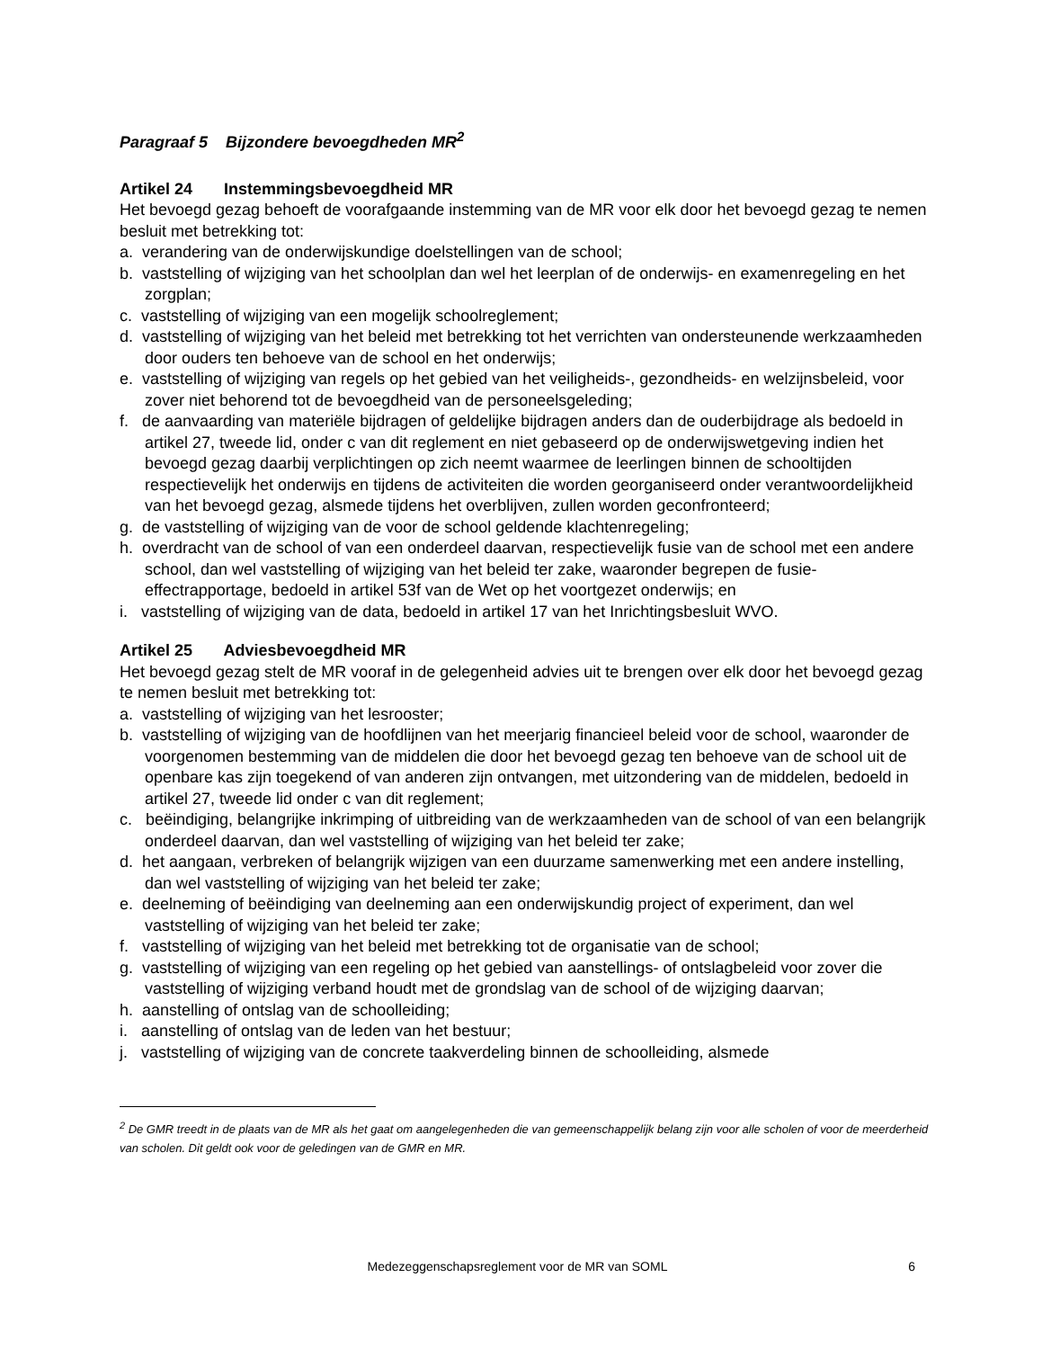Paragraaf 5 Bijzondere bevoegdheden MR<sup>2</sup>
Artikel 24 Instemmingsbevoegdheid MR
Het bevoegd gezag behoeft de voorafgaande instemming van de MR voor elk door het bevoegd gezag te nemen besluit met betrekking tot:
a. verandering van de onderwijskundige doelstellingen van de school;
b. vaststelling of wijziging van het schoolplan dan wel het leerplan of de onderwijs- en examenregeling en het zorgplan;
c. vaststelling of wijziging van een mogelijk schoolreglement;
d. vaststelling of wijziging van het beleid met betrekking tot het verrichten van ondersteunende werkzaamheden door ouders ten behoeve van de school en het onderwijs;
e. vaststelling of wijziging van regels op het gebied van het veiligheids-, gezondheids- en welzijnsbeleid, voor zover niet behorend tot de bevoegdheid van de personeelsgeleding;
f. de aanvaarding van materiële bijdragen of geldelijke bijdragen anders dan de ouderbijdrage als bedoeld in artikel 27, tweede lid, onder c van dit reglement en niet gebaseerd op de onderwijswetgeving indien het bevoegd gezag daarbij verplichtingen op zich neemt waarmee de leerlingen binnen de schooltijden respectievelijk het onderwijs en tijdens de activiteiten die worden georganiseerd onder verantwoordelijkheid van het bevoegd gezag, alsmede tijdens het overblijven, zullen worden geconfronteerd;
g. de vaststelling of wijziging van de voor de school geldende klachtenregeling;
h. overdracht van de school of van een onderdeel daarvan, respectievelijk fusie van de school met een andere school, dan wel vaststelling of wijziging van het beleid ter zake, waaronder begrepen de fusie-effectrapportage, bedoeld in artikel 53f van de Wet op het voortgezet onderwijs; en
i. vaststelling of wijziging van de data, bedoeld in artikel 17 van het Inrichtingsbesluit WVO.
Artikel 25 Adviesbevoegdheid MR
Het bevoegd gezag stelt de MR vooraf in de gelegenheid advies uit te brengen over elk door het bevoegd gezag te nemen besluit met betrekking tot:
a. vaststelling of wijziging van het lesrooster;
b. vaststelling of wijziging van de hoofdlijnen van het meerjarig financieel beleid voor de school, waaronder de voorgenomen bestemming van de middelen die door het bevoegd gezag ten behoeve van de school uit de openbare kas zijn toegekend of van anderen zijn ontvangen, met uitzondering van de middelen, bedoeld in artikel 27, tweede lid onder c van dit reglement;
c. beëindiging, belangrijke inkrimping of uitbreiding van de werkzaamheden van de school of van een belangrijk onderdeel daarvan, dan wel vaststelling of wijziging van het beleid ter zake;
d. het aangaan, verbreken of belangrijk wijzigen van een duurzame samenwerking met een andere instelling, dan wel vaststelling of wijziging van het beleid ter zake;
e. deelneming of beëindiging van deelneming aan een onderwijskundig project of experiment, dan wel vaststelling of wijziging van het beleid ter zake;
f. vaststelling of wijziging van het beleid met betrekking tot de organisatie van de school;
g. vaststelling of wijziging van een regeling op het gebied van aanstellings- of ontslagbeleid voor zover die vaststelling of wijziging verband houdt met de grondslag van de school of de wijziging daarvan;
h. aanstelling of ontslag van de schoolleiding;
i. aanstelling of ontslag van de leden van het bestuur;
j. vaststelling of wijziging van de concrete taakverdeling binnen de schoolleiding, alsmede
<sup>2</sup> De GMR treedt in de plaats van de MR als het gaat om aangelegenheden die van gemeenschappelijk belang zijn voor alle scholen of voor de meerderheid van scholen. Dit geldt ook voor de geledingen van de GMR en MR.
Medezeggenschapsreglement voor de MR van SOML
6